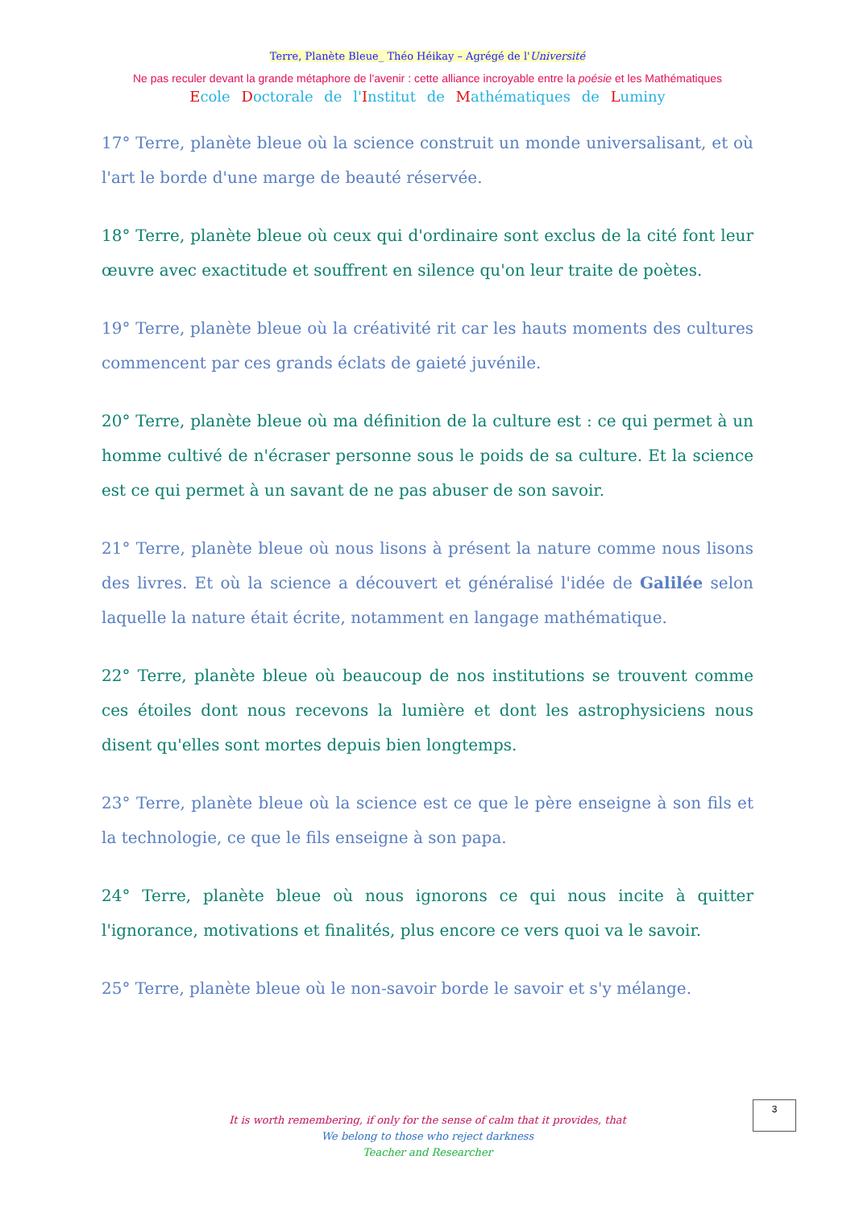Terre, Planète Bleue_ Théo Héikay – Agrégé de l'Université
Ne pas reculer devant la grande métaphore de l'avenir : cette alliance incroyable entre la poésie et les Mathématiques
Ecole Doctorale de l'Institut de Mathématiques de Luminy
17° Terre, planète bleue où la science construit un monde universalisant, et où l'art le borde d'une marge de beauté réservée.
18° Terre, planète bleue où ceux qui d'ordinaire sont exclus de la cité font leur œuvre avec exactitude et souffrent en silence qu'on leur traite de poètes.
19° Terre, planète bleue où la créativité rit car les hauts moments des cultures commencent par ces grands éclats de gaieté juvénile.
20° Terre, planète bleue où ma définition de la culture est : ce qui permet à un homme cultivé de n'écraser personne sous le poids de sa culture. Et la science est ce qui permet à un savant de ne pas abuser de son savoir.
21° Terre, planète bleue où nous lisons à présent la nature comme nous lisons des livres. Et où la science a découvert et généralisé l'idée de Galilée selon laquelle la nature était écrite, notamment en langage mathématique.
22° Terre, planète bleue où beaucoup de nos institutions se trouvent comme ces étoiles dont nous recevons la lumière et dont les astrophysiciens nous disent qu'elles sont mortes depuis bien longtemps.
23° Terre, planète bleue où la science est ce que le père enseigne à son fils et la technologie, ce que le fils enseigne à son papa.
24° Terre, planète bleue où nous ignorons ce qui nous incite à quitter l'ignorance, motivations et finalités, plus encore ce vers quoi va le savoir.
25° Terre, planète bleue où le non-savoir borde le savoir et s'y mélange.
3
It is worth remembering, if only for the sense of calm that it provides, that
We belong to those who reject darkness
Teacher and Researcher